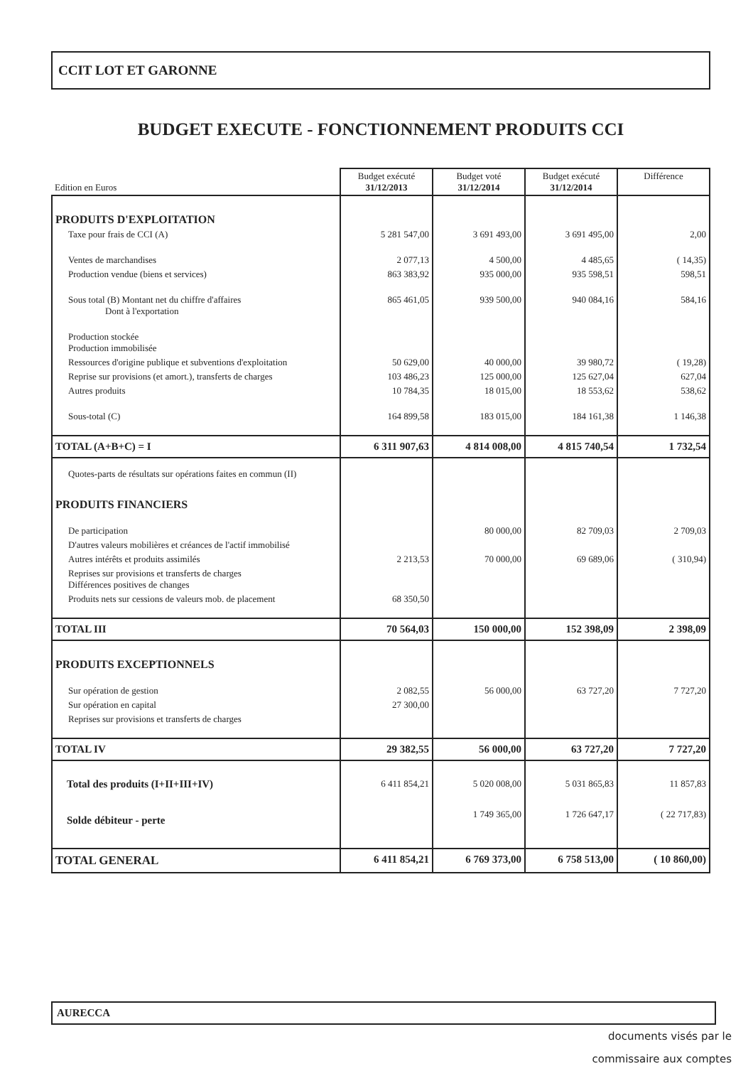CCIT LOT ET GARONNE
BUDGET EXECUTE - FONCTIONNEMENT PRODUITS CCI
| Edition en Euros | Budget exécuté 31/12/2013 | Budget voté 31/12/2014 | Budget exécuté 31/12/2014 | Différence |
| PRODUITS D'EXPLOITATION | | | | |
| Taxe pour frais de CCI (A) | 5 281 547,00 | 3 691 493,00 | 3 691 495,00 | 2,00 |
| Ventes de marchandises | 2 077,13 | 4 500,00 | 4 485,65 | ( 14,35) |
| Production vendue (biens et services) | 863 383,92 | 935 000,00 | 935 598,51 | 598,51 |
| Sous total (B) Montant net du chiffre d'affaires Dont à l'exportation | 865 461,05 | 939 500,00 | 940 084,16 | 584,16 |
| Production stockée Production immobilisée | | | | |
| Ressources d'origine publique et subventions d'exploitation | 50 629,00 | 40 000,00 | 39 980,72 | ( 19,28) |
| Reprise sur provisions (et amort.), transferts de charges | 103 486,23 | 125 000,00 | 125 627,04 | 627,04 |
| Autres produits | 10 784,35 | 18 015,00 | 18 553,62 | 538,62 |
| Sous-total (C) | 164 899,58 | 183 015,00 | 184 161,38 | 1 146,38 |
| TOTAL (A+B+C) = I | 6 311 907,63 | 4 814 008,00 | 4 815 740,54 | 1 732,54 |
| Quotes-parts de résultats sur opérations faites en commun (II) | | | | |
| PRODUITS FINANCIERS | | | | |
| De participation | | 80 000,00 | 82 709,03 | 2 709,03 |
| D'autres valeurs mobilières et créances de l'actif immobilisé | | | | |
| Autres intérêts et produits assimilés | 2 213,53 | 70 000,00 | 69 689,06 | ( 310,94) |
| Reprises sur provisions et transferts de charges Différences positives de changes | | | | |
| Produits nets sur cessions de valeurs mob. de placement | 68 350,50 | | | |
| TOTAL III | 70 564,03 | 150 000,00 | 152 398,09 | 2 398,09 |
| PRODUITS EXCEPTIONNELS | | | | |
| Sur opération de gestion | 2 082,55 | 56 000,00 | 63 727,20 | 7 727,20 |
| Sur opération en capital | 27 300,00 | | | |
| Reprises sur provisions et transferts de charges | | | | |
| TOTAL IV | 29 382,55 | 56 000,00 | 63 727,20 | 7 727,20 |
| Total des produits (I+II+III+IV) | 6 411 854,21 | 5 020 008,00 | 5 031 865,83 | 11 857,83 |
| Solde débiteur - perte | | 1 749 365,00 | 1 726 647,17 | ( 22 717,83) |
| TOTAL GENERAL | 6 411 854,21 | 6 769 373,00 | 6 758 513,00 | ( 10 860,00) |
AURECCA
documents visés par le
commissaire aux comptes